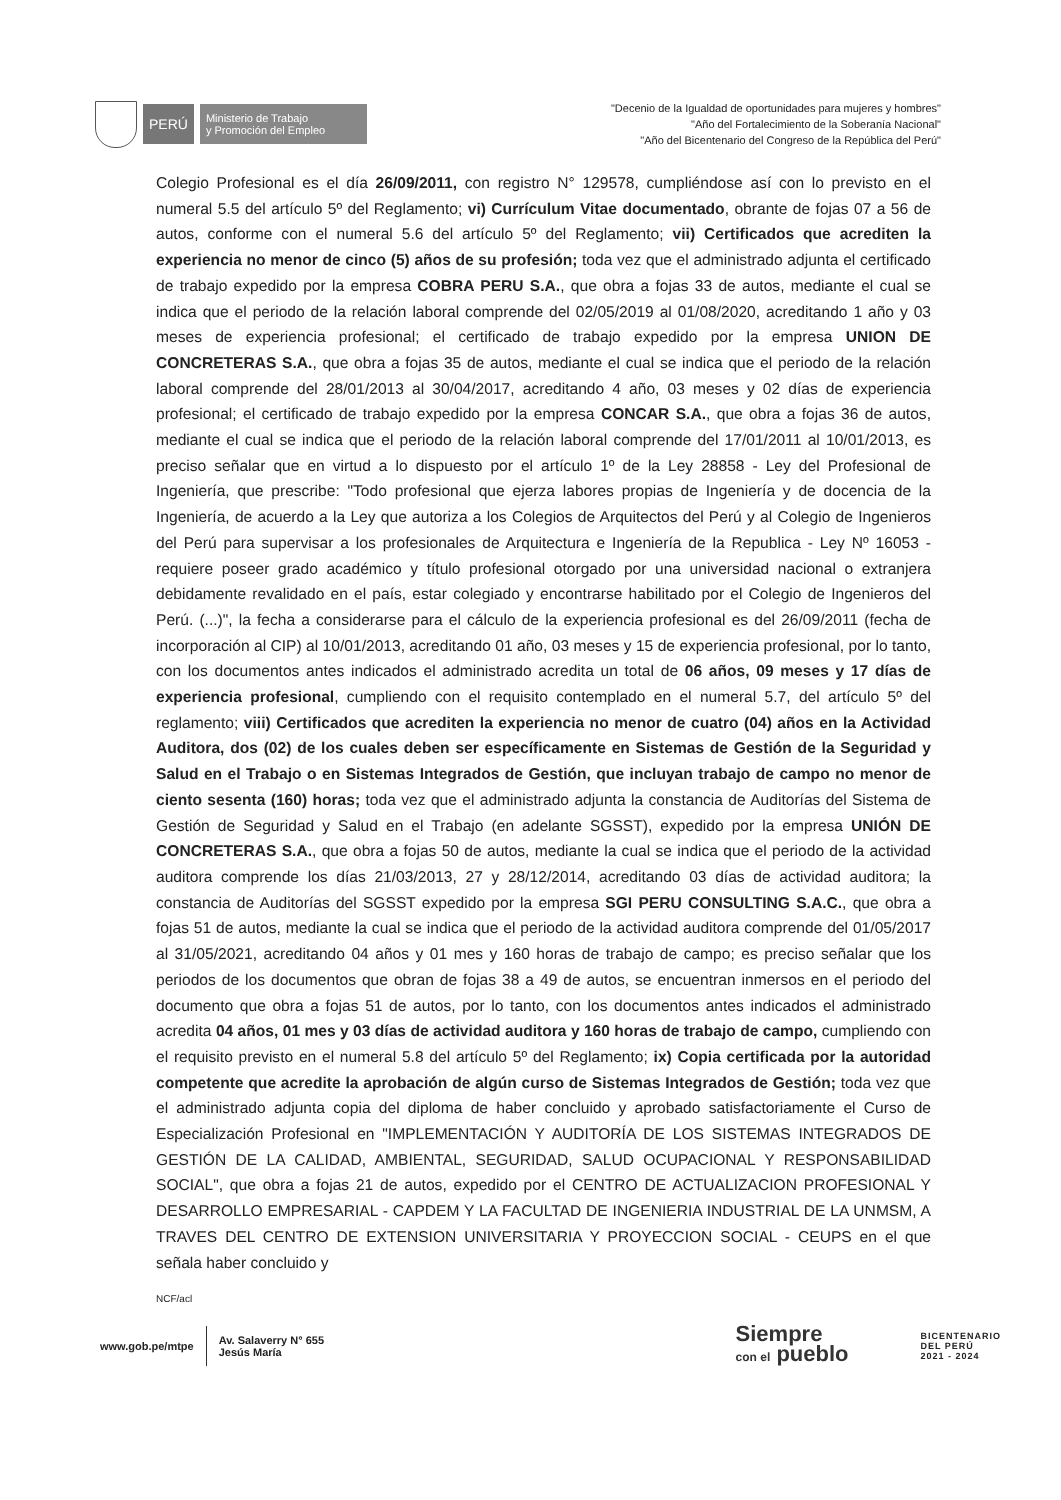PERÚ
Ministerio de Trabajo
y Promoción del Empleo
"Decenio de la Igualdad de oportunidades para mujeres y hombres"
"Año del Fortalecimiento de la Soberanía Nacional"
"Año del Bicentenario del Congreso de la República del Perú"
Colegio Profesional es el día 26/09/2011, con registro N° 129578, cumpliéndose así con lo previsto en el numeral 5.5 del artículo 5º del Reglamento; vi) Currículum Vitae documentado, obrante de fojas 07 a 56 de autos, conforme con el numeral 5.6 del artículo 5º del Reglamento; vii) Certificados que acrediten la experiencia no menor de cinco (5) años de su profesión; toda vez que el administrado adjunta el certificado de trabajo expedido por la empresa COBRA PERU S.A., que obra a fojas 33 de autos, mediante el cual se indica que el periodo de la relación laboral comprende del 02/05/2019 al 01/08/2020, acreditando 1 año y 03 meses de experiencia profesional; el certificado de trabajo expedido por la empresa UNION DE CONCRETERAS S.A., que obra a fojas 35 de autos, mediante el cual se indica que el periodo de la relación laboral comprende del 28/01/2013 al 30/04/2017, acreditando 4 año, 03 meses y 02 días de experiencia profesional; el certificado de trabajo expedido por la empresa CONCAR S.A., que obra a fojas 36 de autos, mediante el cual se indica que el periodo de la relación laboral comprende del 17/01/2011 al 10/01/2013, es preciso señalar que en virtud a lo dispuesto por el artículo 1º de la Ley 28858 - Ley del Profesional de Ingeniería, que prescribe: "Todo profesional que ejerza labores propias de Ingeniería y de docencia de la Ingeniería, de acuerdo a la Ley que autoriza a los Colegios de Arquitectos del Perú y al Colegio de Ingenieros del Perú para supervisar a los profesionales de Arquitectura e Ingeniería de la Republica - Ley Nº 16053 - requiere poseer grado académico y título profesional otorgado por una universidad nacional o extranjera debidamente revalidado en el país, estar colegiado y encontrarse habilitado por el Colegio de Ingenieros del Perú. (...)", la fecha a considerarse para el cálculo de la experiencia profesional es del 26/09/2011 (fecha de incorporación al CIP) al 10/01/2013, acreditando 01 año, 03 meses y 15 de experiencia profesional, por lo tanto, con los documentos antes indicados el administrado acredita un total de 06 años, 09 meses y 17 días de experiencia profesional, cumpliendo con el requisito contemplado en el numeral 5.7, del artículo 5º del reglamento; viii) Certificados que acrediten la experiencia no menor de cuatro (04) años en la Actividad Auditora, dos (02) de los cuales deben ser específicamente en Sistemas de Gestión de la Seguridad y Salud en el Trabajo o en Sistemas Integrados de Gestión, que incluyan trabajo de campo no menor de ciento sesenta (160) horas; toda vez que el administrado adjunta la constancia de Auditorías del Sistema de Gestión de Seguridad y Salud en el Trabajo (en adelante SGSST), expedido por la empresa UNIÓN DE CONCRETERAS S.A., que obra a fojas 50 de autos, mediante la cual se indica que el periodo de la actividad auditora comprende los días 21/03/2013, 27 y 28/12/2014, acreditando 03 días de actividad auditora; la constancia de Auditorías del SGSST expedido por la empresa SGI PERU CONSULTING S.A.C., que obra a fojas 51 de autos, mediante la cual se indica que el periodo de la actividad auditora comprende del 01/05/2017 al 31/05/2021, acreditando 04 años y 01 mes y 160 horas de trabajo de campo; es preciso señalar que los periodos de los documentos que obran de fojas 38 a 49 de autos, se encuentran inmersos en el periodo del documento que obra a fojas 51 de autos, por lo tanto, con los documentos antes indicados el administrado acredita 04 años, 01 mes y 03 días de actividad auditora y 160 horas de trabajo de campo, cumpliendo con el requisito previsto en el numeral 5.8 del artículo 5º del Reglamento; ix) Copia certificada por la autoridad competente que acredite la aprobación de algún curso de Sistemas Integrados de Gestión; toda vez que el administrado adjunta copia del diploma de haber concluido y aprobado satisfactoriamente el Curso de Especialización Profesional en "IMPLEMENTACIÓN Y AUDITORÍA DE LOS SISTEMAS INTEGRADOS DE GESTIÓN DE LA CALIDAD, AMBIENTAL, SEGURIDAD, SALUD OCUPACIONAL Y RESPONSABILIDAD SOCIAL", que obra a fojas 21 de autos, expedido por el CENTRO DE ACTUALIZACION PROFESIONAL Y DESARROLLO EMPRESARIAL - CAPDEM Y LA FACULTAD DE INGENIERIA INDUSTRIAL DE LA UNMSM, A TRAVES DEL CENTRO DE EXTENSION UNIVERSITARIA Y PROYECCION SOCIAL - CEUPS en el que señala haber concluido y
NCF/acl
www.gob.pe/mtpe Av. Salaverry N° 655
Jesús María Siempre
con el pueblo BICENTENARIO
DEL PERÚ
2021 - 2024